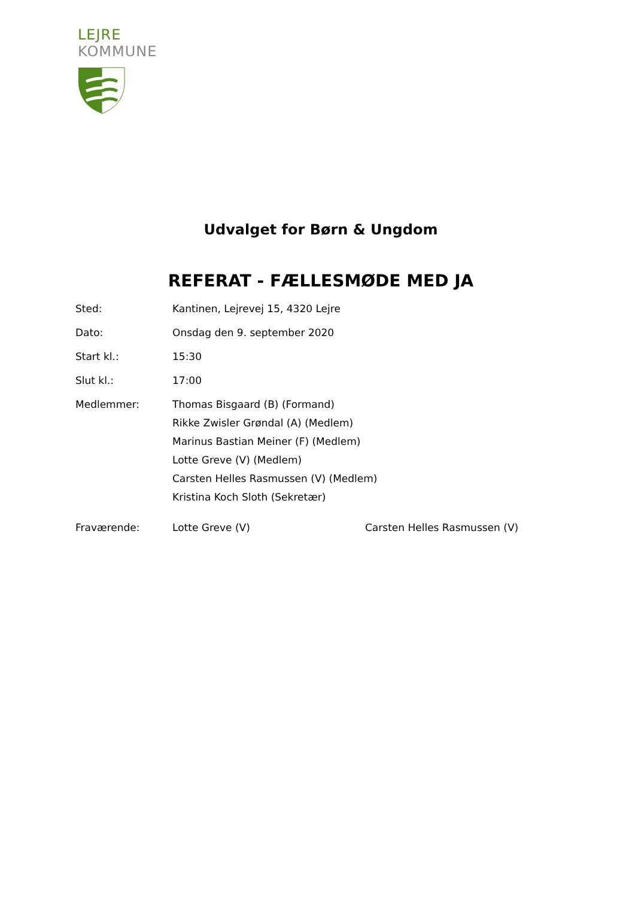LEJRE
KOMMUNE
Udvalget for Børn & Ungdom
REFERAT - FÆLLESMØDE MED JA
Sted: Kantinen, Lejrevej 15, 4320 Lejre
Dato: Onsdag den 9. september 2020
Start kl.: 15:30
Slut kl.: 17:00
Medlemmer: Thomas Bisgaard (B) (Formand)
Rikke Zwisler Grøndal (A) (Medlem)
Marinus Bastian Meiner (F) (Medlem)
Lotte Greve (V) (Medlem)
Carsten Helles Rasmussen (V) (Medlem)
Kristina Koch Sloth (Sekretær)
Fraværende: Lotte Greve (V) Carsten Helles Rasmussen (V)